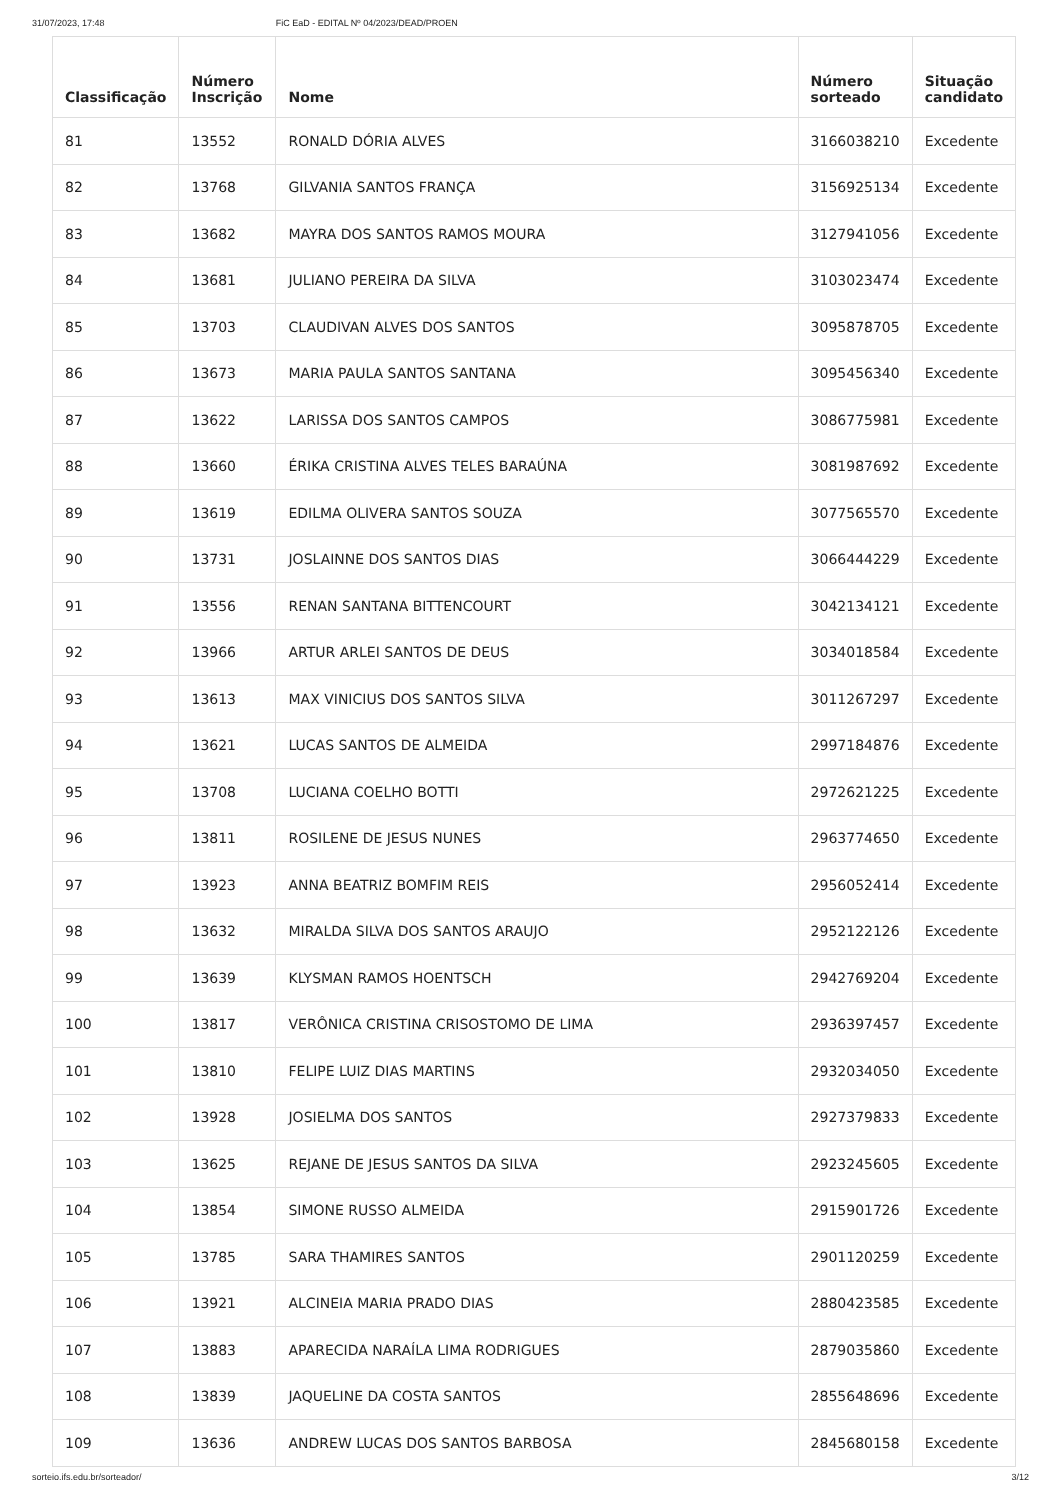31/07/2023, 17:48 FiC EaD - EDITAL Nº 04/2023/DEAD/PROEN
| Classificação | Número Inscrição | Nome | Número sorteado | Situação candidato |
| --- | --- | --- | --- | --- |
| 81 | 13552 | RONALD DÓRIA ALVES | 3166038210 | Excedente |
| 82 | 13768 | GILVANIA SANTOS FRANÇA | 3156925134 | Excedente |
| 83 | 13682 | MAYRA DOS SANTOS RAMOS MOURA | 3127941056 | Excedente |
| 84 | 13681 | JULIANO PEREIRA DA SILVA | 3103023474 | Excedente |
| 85 | 13703 | CLAUDIVAN ALVES DOS SANTOS | 3095878705 | Excedente |
| 86 | 13673 | MARIA PAULA SANTOS SANTANA | 3095456340 | Excedente |
| 87 | 13622 | LARISSA DOS SANTOS CAMPOS | 3086775981 | Excedente |
| 88 | 13660 | ÉRIKA CRISTINA ALVES TELES BARAÚNA | 3081987692 | Excedente |
| 89 | 13619 | EDILMA OLIVERA SANTOS SOUZA | 3077565570 | Excedente |
| 90 | 13731 | JOSLAINNE DOS SANTOS DIAS | 3066444229 | Excedente |
| 91 | 13556 | RENAN SANTANA BITTENCOURT | 3042134121 | Excedente |
| 92 | 13966 | ARTUR ARLEI SANTOS DE DEUS | 3034018584 | Excedente |
| 93 | 13613 | MAX VINICIUS DOS SANTOS SILVA | 3011267297 | Excedente |
| 94 | 13621 | LUCAS SANTOS DE ALMEIDA | 2997184876 | Excedente |
| 95 | 13708 | LUCIANA COELHO BOTTI | 2972621225 | Excedente |
| 96 | 13811 | ROSILENE DE JESUS NUNES | 2963774650 | Excedente |
| 97 | 13923 | ANNA BEATRIZ BOMFIM REIS | 2956052414 | Excedente |
| 98 | 13632 | MIRALDA SILVA DOS SANTOS ARAUJO | 2952122126 | Excedente |
| 99 | 13639 | KLYSMAN RAMOS HOENTSCH | 2942769204 | Excedente |
| 100 | 13817 | VERÔNICA CRISTINA CRISOSTOMO DE LIMA | 2936397457 | Excedente |
| 101 | 13810 | FELIPE LUIZ DIAS MARTINS | 2932034050 | Excedente |
| 102 | 13928 | JOSIELMA DOS SANTOS | 2927379833 | Excedente |
| 103 | 13625 | REJANE DE JESUS SANTOS DA SILVA | 2923245605 | Excedente |
| 104 | 13854 | SIMONE RUSSO ALMEIDA | 2915901726 | Excedente |
| 105 | 13785 | SARA THAMIRES SANTOS | 2901120259 | Excedente |
| 106 | 13921 | ALCINEIA MARIA PRADO DIAS | 2880423585 | Excedente |
| 107 | 13883 | APARECIDA NARAÍLA LIMA RODRIGUES | 2879035860 | Excedente |
| 108 | 13839 | JAQUELINE DA COSTA SANTOS | 2855648696 | Excedente |
| 109 | 13636 | ANDREW LUCAS DOS SANTOS BARBOSA | 2845680158 | Excedente |
sorteio.ifs.edu.br/sorteador/ 3/12